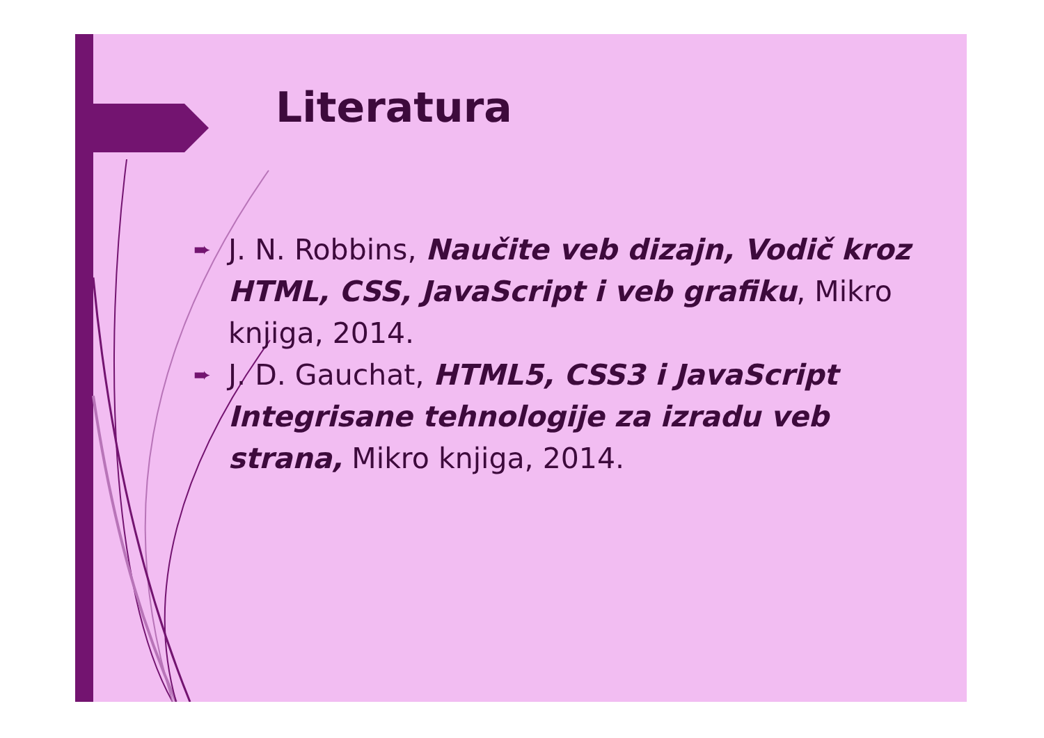Literatura
➨ J. N. Robbins, Naučite veb dizajn, Vodič kroz HTML, CSS, JavaScript i veb grafiku, Mikro knjiga, 2014.
➨ J. D. Gauchat, HTML5, CSS3 i JavaScript Integrisane tehnologije za izradu veb strana, Mikro knjiga, 2014.